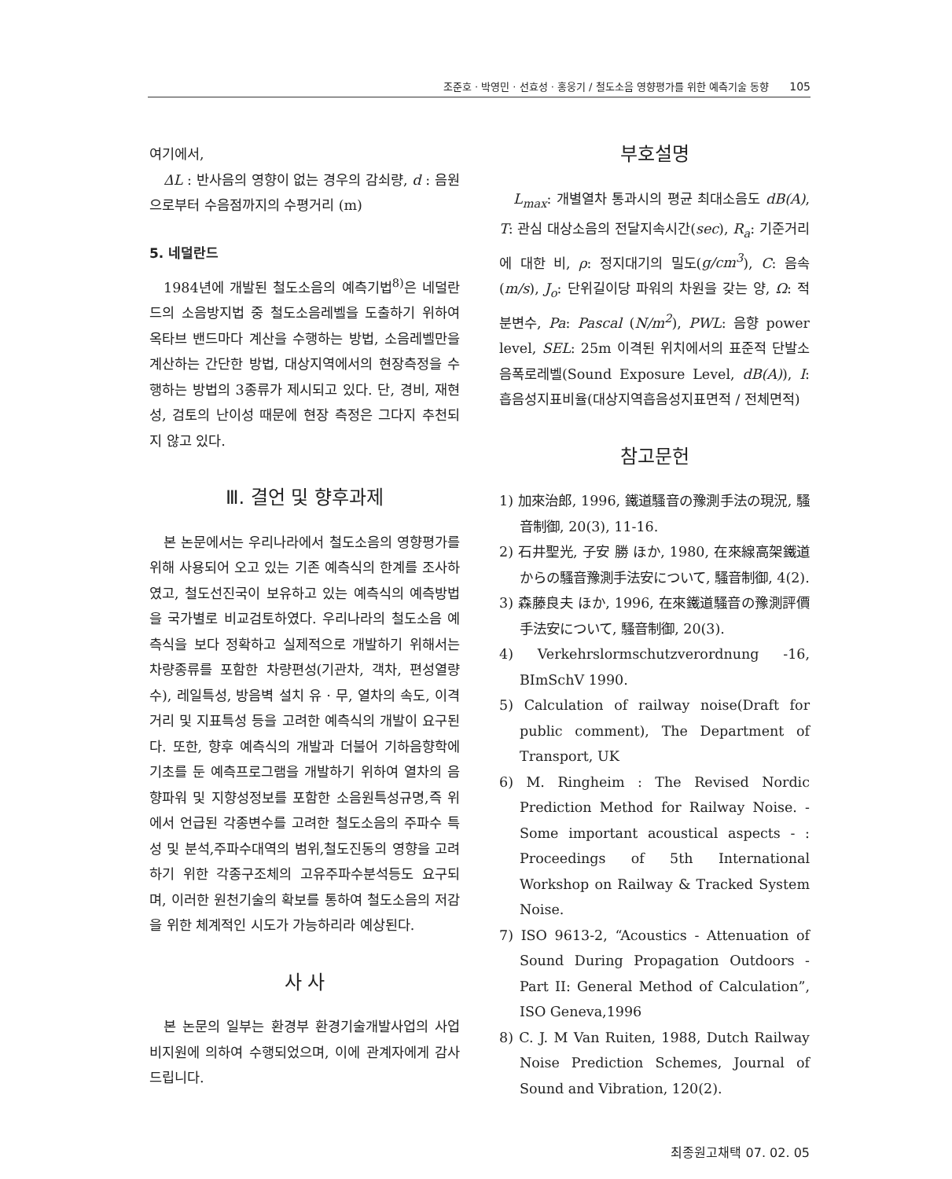조준호 · 박영민 · 선효성 · 홍웅기 / 철도소음 영향평가를 위한 예측기술 동향 105
여기에서,
ΔL : 반사음의 영향이 없는 경우의 감쇠량, d : 음원으로부터 수음점까지의 수평거리 (m)
5. 네덜란드
1984년에 개발된 철도소음의 예측기법<sup>8)</sup>은 네덜란드의 소음방지법 중 철도소음레벨을 도출하기 위하여 옥타브 밴드마다 계산을 수행하는 방법, 소음레벨만을 계산하는 간단한 방법, 대상지역에서의 현장측정을 수행하는 방법의 3종류가 제시되고 있다. 단, 경비, 재현성, 검토의 난이성 때문에 현장 측정은 그다지 추천되지 않고 있다.
Ⅲ. 결언 및 향후과제
본 논문에서는 우리나라에서 철도소음의 영향평가를 위해 사용되어 오고 있는 기존 예측식의 한계를 조사하였고, 철도선진국이 보유하고 있는 예측식의 예측방법을 국가별로 비교검토하였다. 우리나라의 철도소음 예측식을 보다 정확하고 실제적으로 개발하기 위해서는 차량종류를 포함한 차량편성(기관차, 객차, 편성열량 수), 레일특성, 방음벽 설치 유 · 무, 열차의 속도, 이격거리 및 지표특성 등을 고려한 예측식의 개발이 요구된다. 또한, 향후 예측식의 개발과 더불어 기하음향학에 기초를 둔 예측프로그램을 개발하기 위하여 열차의 음향파워 및 지향성정보를 포함한 소음원특성규명,즉 위에서 언급된 각종변수를 고려한 철도소음의 주파수 특성 및 분석,주파수대역의 범위,철도진동의 영향을 고려하기 위한 각종구조체의 고유주파수분석등도 요구되며, 이러한 원천기술의 확보를 통하여 철도소음의 저감을 위한 체계적인 시도가 가능하리라 예상된다.
사 사
본 논문의 일부는 환경부 환경기술개발사업의 사업비지원에 의하여 수행되었으며, 이에 관계자에게 감사드립니다.
부호설명
L<sub>max</sub>: 개별열차 통과시의 평균 최대소음도 dB(A), T: 관심 대상소음의 전달지속시간(sec), R<sub>a</sub>: 기준거리에 대한 비, ρ: 정지대기의 밀도(g/cm<sup>3</sup>), C: 음속(m/s), J<sub>o</sub>: 단위길이당 파워의 차원을 갖는 양, Ω: 적분변수, Pa: Pascal (N/m<sup>2</sup>), PWL: 음향 power level, SEL: 25m 이격된 위치에서의 표준적 단발소음폭로레벨(Sound Exposure Level, dB(A)), I: 흡음성지표비율(대상지역흡음성지표면적 / 전체면적)
참고문헌
1) 加來治郎, 1996, 鐵道騷音の豫測手法の現況, 騷音制御, 20(3), 11-16.
2) 石井聖光, 子安 勝 ほか, 1980, 在來線高架鐵道からの騷音豫測手法安について, 騷音制御, 4(2).
3) 森藤良夫 ほか, 1996, 在來鐵道騷音の豫測評價手法安について, 騷音制御, 20(3).
4) Verkehrslormschutzverordnung -16, BImSchV 1990.
5) Calculation of railway noise(Draft for public comment), The Department of Transport, UK
6) M. Ringheim : The Revised Nordic Prediction Method for Railway Noise. - Some important acoustical aspects - : Proceedings of 5th International Workshop on Railway & Tracked System Noise.
7) ISO 9613-2, “Acoustics - Attenuation of Sound During Propagation Outdoors - Part II: General Method of Calculation”, ISO Geneva,1996
8) C. J. M Van Ruiten, 1988, Dutch Railway Noise Prediction Schemes, Journal of Sound and Vibration, 120(2).
최종원고채택 07. 02. 05